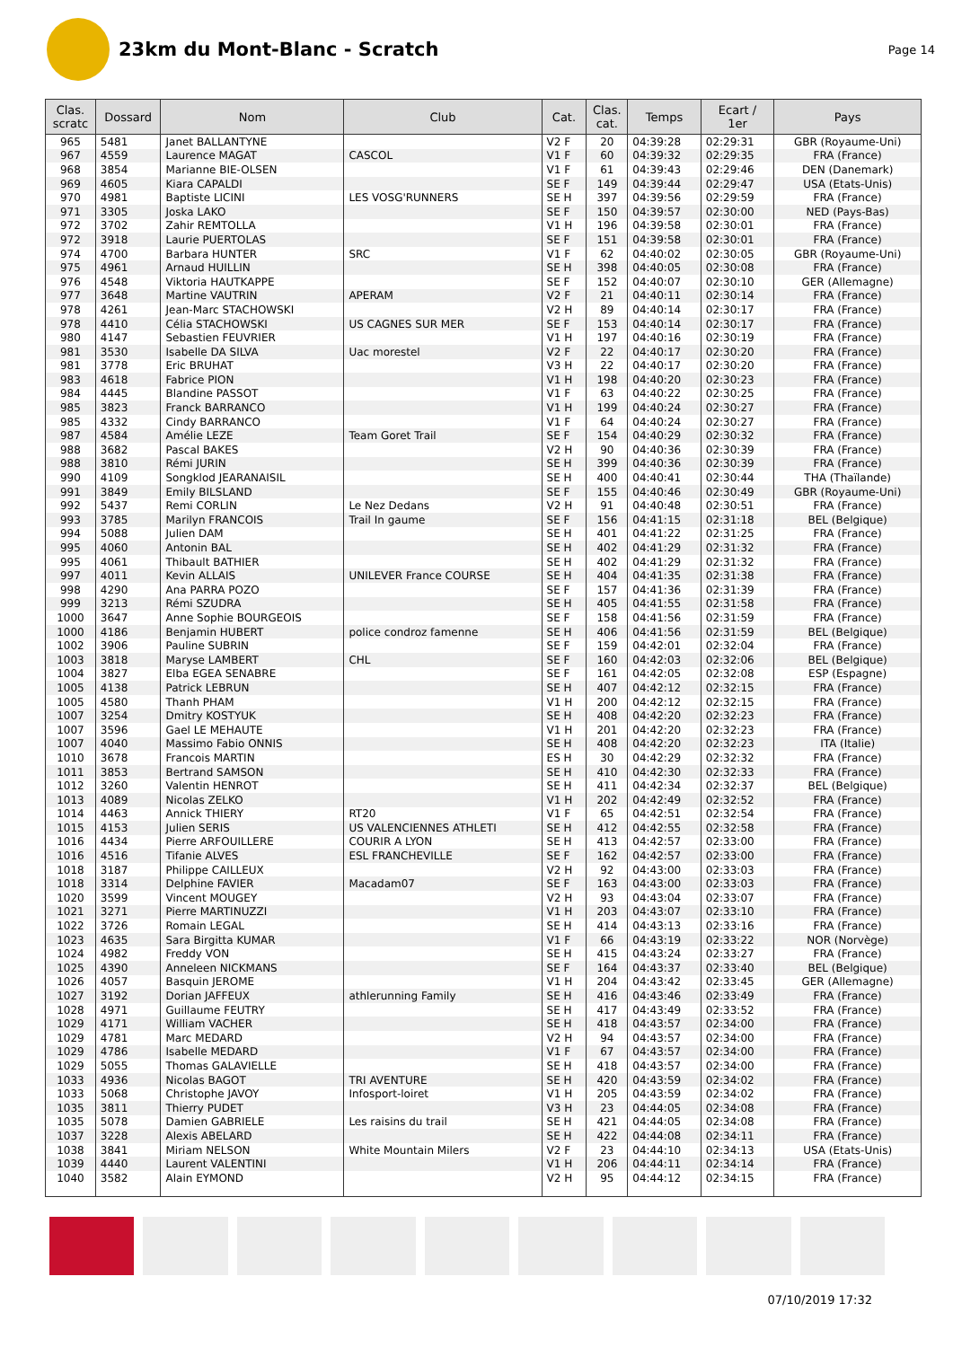23km du Mont-Blanc - Scratch
Page 14
| Clas. scratc | Dossard | Nom | Club | Cat. | Clas. cat. | Temps | Ecart / 1er | Pays |
| --- | --- | --- | --- | --- | --- | --- | --- | --- |
| 965 | 5481 | Janet BALLANTYNE | | V2 F | 20 | 04:39:28 | 02:29:31 | GBR (Royaume-Uni) |
| 967 | 4559 | Laurence MAGAT | CASCOL | V1 F | 60 | 04:39:32 | 02:29:35 | FRA (France) |
| 968 | 3854 | Marianne BIE-OLSEN | | V1 F | 61 | 04:39:43 | 02:29:46 | DEN (Danemark) |
| 969 | 4605 | Kiara CAPALDI | | SE F | 149 | 04:39:44 | 02:29:47 | USA (Etats-Unis) |
| 970 | 4981 | Baptiste LICINI | LES VOSG'RUNNERS | SE H | 397 | 04:39:56 | 02:29:59 | FRA (France) |
| 971 | 3305 | Joska LAKO | | SE F | 150 | 04:39:57 | 02:30:00 | NED (Pays-Bas) |
| 972 | 3702 | Zahir REMTOLLA | | V1 H | 196 | 04:39:58 | 02:30:01 | FRA (France) |
| 972 | 3918 | Laurie PUERTOLAS | | SE F | 151 | 04:39:58 | 02:30:01 | FRA (France) |
| 974 | 4700 | Barbara HUNTER | SRC | V1 F | 62 | 04:40:02 | 02:30:05 | GBR (Royaume-Uni) |
| 975 | 4961 | Arnaud HUILLIN | | SE H | 398 | 04:40:05 | 02:30:08 | FRA (France) |
| 976 | 4548 | Viktoria HAUTKAPPE | | SE F | 152 | 04:40:07 | 02:30:10 | GER (Allemagne) |
| 977 | 3648 | Martine VAUTRIN | APERAM | V2 F | 21 | 04:40:11 | 02:30:14 | FRA (France) |
| 978 | 4261 | Jean-Marc STACHOWSKI | | V2 H | 89 | 04:40:14 | 02:30:17 | FRA (France) |
| 978 | 4410 | Célia STACHOWSKI | US CAGNES SUR MER | SE F | 153 | 04:40:14 | 02:30:17 | FRA (France) |
| 980 | 4147 | Sebastien FEUVRIER | | V1 H | 197 | 04:40:16 | 02:30:19 | FRA (France) |
| 981 | 3530 | Isabelle DA SILVA | Uac morestel | V2 F | 22 | 04:40:17 | 02:30:20 | FRA (France) |
| 981 | 3778 | Eric BRUHAT | | V3 H | 22 | 04:40:17 | 02:30:20 | FRA (France) |
| 983 | 4618 | Fabrice PION | | V1 H | 198 | 04:40:20 | 02:30:23 | FRA (France) |
| 984 | 4445 | Blandine PASSOT | | V1 F | 63 | 04:40:22 | 02:30:25 | FRA (France) |
| 985 | 3823 | Franck BARRANCO | | V1 H | 199 | 04:40:24 | 02:30:27 | FRA (France) |
| 985 | 4332 | Cindy BARRANCO | | V1 F | 64 | 04:40:24 | 02:30:27 | FRA (France) |
| 987 | 4584 | Amélie LEZE | Team Goret Trail | SE F | 154 | 04:40:29 | 02:30:32 | FRA (France) |
| 988 | 3682 | Pascal BAKES | | V2 H | 90 | 04:40:36 | 02:30:39 | FRA (France) |
| 988 | 3810 | Rémi JURIN | | SE H | 399 | 04:40:36 | 02:30:39 | FRA (France) |
| 990 | 4109 | Songklod JEARANAISIL | | SE H | 400 | 04:40:41 | 02:30:44 | THA (Thaïlande) |
| 991 | 3849 | Emily BILSLAND | | SE F | 155 | 04:40:46 | 02:30:49 | GBR (Royaume-Uni) |
| 992 | 5437 | Remi CORLIN | Le Nez Dedans | V2 H | 91 | 04:40:48 | 02:30:51 | FRA (France) |
| 993 | 3785 | Marilyn FRANCOIS | Trail In gaume | SE F | 156 | 04:41:15 | 02:31:18 | BEL (Belgique) |
| 994 | 5088 | Julien DAM | | SE H | 401 | 04:41:22 | 02:31:25 | FRA (France) |
| 995 | 4060 | Antonin BAL | | SE H | 402 | 04:41:29 | 02:31:32 | FRA (France) |
| 995 | 4061 | Thibault BATHIER | | SE H | 402 | 04:41:29 | 02:31:32 | FRA (France) |
| 997 | 4011 | Kevin ALLAIS | UNILEVER France COURSE | SE H | 404 | 04:41:35 | 02:31:38 | FRA (France) |
| 998 | 4290 | Ana PARRA POZO | | SE F | 157 | 04:41:36 | 02:31:39 | FRA (France) |
| 999 | 3213 | Rémi SZUDRA | | SE H | 405 | 04:41:55 | 02:31:58 | FRA (France) |
| 1000 | 3647 | Anne Sophie BOURGEOIS | | SE F | 158 | 04:41:56 | 02:31:59 | FRA (France) |
| 1000 | 4186 | Benjamin HUBERT | police condroz famenne | SE H | 406 | 04:41:56 | 02:31:59 | BEL (Belgique) |
| 1002 | 3906 | Pauline SUBRIN | | SE F | 159 | 04:42:01 | 02:32:04 | FRA (France) |
| 1003 | 3818 | Maryse LAMBERT | CHL | SE F | 160 | 04:42:03 | 02:32:06 | BEL (Belgique) |
| 1004 | 3827 | Elba EGEA SENABRE | | SE F | 161 | 04:42:05 | 02:32:08 | ESP (Espagne) |
| 1005 | 4138 | Patrick LEBRUN | | SE H | 407 | 04:42:12 | 02:32:15 | FRA (France) |
| 1005 | 4580 | Thanh PHAM | | V1 H | 200 | 04:42:12 | 02:32:15 | FRA (France) |
| 1007 | 3254 | Dmitry KOSTYUK | | SE H | 408 | 04:42:20 | 02:32:23 | FRA (France) |
| 1007 | 3596 | Gael LE MEHAUTE | | V1 H | 201 | 04:42:20 | 02:32:23 | FRA (France) |
| 1007 | 4040 | Massimo Fabio ONNIS | | SE H | 408 | 04:42:20 | 02:32:23 | ITA (Italie) |
| 1010 | 3678 | Francois MARTIN | | ES H | 30 | 04:42:29 | 02:32:32 | FRA (France) |
| 1011 | 3853 | Bertrand SAMSON | | SE H | 410 | 04:42:30 | 02:32:33 | FRA (France) |
| 1012 | 3260 | Valentin HENROT | | SE H | 411 | 04:42:34 | 02:32:37 | BEL (Belgique) |
| 1013 | 4089 | Nicolas ZELKO | | V1 H | 202 | 04:42:49 | 02:32:52 | FRA (France) |
| 1014 | 4463 | Annick THIERY | RT20 | V1 F | 65 | 04:42:51 | 02:32:54 | FRA (France) |
| 1015 | 4153 | Julien SERIS | US VALENCIENNES ATHLETI | SE H | 412 | 04:42:55 | 02:32:58 | FRA (France) |
| 1016 | 4434 | Pierre ARFOUILLERE | COURIR A LYON | SE H | 413 | 04:42:57 | 02:33:00 | FRA (France) |
| 1016 | 4516 | Tifanie ALVES | ESL FRANCHEVILLE | SE F | 162 | 04:42:57 | 02:33:00 | FRA (France) |
| 1018 | 3187 | Philippe CAILLEUX | | V2 H | 92 | 04:43:00 | 02:33:03 | FRA (France) |
| 1018 | 3314 | Delphine FAVIER | Macadam07 | SE F | 163 | 04:43:00 | 02:33:03 | FRA (France) |
| 1020 | 3599 | Vincent MOUGEY | | V2 H | 93 | 04:43:04 | 02:33:07 | FRA (France) |
| 1021 | 3271 | Pierre MARTINUZZI | | V1 H | 203 | 04:43:07 | 02:33:10 | FRA (France) |
| 1022 | 3726 | Romain LEGAL | | SE H | 414 | 04:43:13 | 02:33:16 | FRA (France) |
| 1023 | 4635 | Sara Birgitta KUMAR | | V1 F | 66 | 04:43:19 | 02:33:22 | NOR (Norvège) |
| 1024 | 4982 | Freddy VON | | SE H | 415 | 04:43:24 | 02:33:27 | FRA (France) |
| 1025 | 4390 | Anneleen NICKMANS | | SE F | 164 | 04:43:37 | 02:33:40 | BEL (Belgique) |
| 1026 | 4057 | Basquin JEROME | | V1 H | 204 | 04:43:42 | 02:33:45 | GER (Allemagne) |
| 1027 | 3192 | Dorian JAFFEUX | athlerunning Family | SE H | 416 | 04:43:46 | 02:33:49 | FRA (France) |
| 1028 | 4971 | Guillaume FEUTRY | | SE H | 417 | 04:43:49 | 02:33:52 | FRA (France) |
| 1029 | 4171 | William VACHER | | SE H | 418 | 04:43:57 | 02:34:00 | FRA (France) |
| 1029 | 4781 | Marc MEDARD | | V2 H | 94 | 04:43:57 | 02:34:00 | FRA (France) |
| 1029 | 4786 | Isabelle MEDARD | | V1 F | 67 | 04:43:57 | 02:34:00 | FRA (France) |
| 1029 | 5055 | Thomas GALAVIELLE | | SE H | 418 | 04:43:57 | 02:34:00 | FRA (France) |
| 1033 | 4936 | Nicolas BAGOT | TRI AVENTURE | SE H | 420 | 04:43:59 | 02:34:02 | FRA (France) |
| 1033 | 5068 | Christophe JAVOY | Infosport-loiret | V1 H | 205 | 04:43:59 | 02:34:02 | FRA (France) |
| 1035 | 3811 | Thierry PUDET | | V3 H | 23 | 04:44:05 | 02:34:08 | FRA (France) |
| 1035 | 5078 | Damien GABRIELE | Les raisins du trail | SE H | 421 | 04:44:05 | 02:34:08 | FRA (France) |
| 1037 | 3228 | Alexis ABELARD | | SE H | 422 | 04:44:08 | 02:34:11 | FRA (France) |
| 1038 | 3841 | Miriam NELSON | White Mountain Milers | V2 F | 23 | 04:44:10 | 02:34:13 | USA (Etats-Unis) |
| 1039 | 4440 | Laurent VALENTINI | | V1 H | 206 | 04:44:11 | 02:34:14 | FRA (France) |
| 1040 | 3582 | Alain EYMOND | | V2 H | 95 | 04:44:12 | 02:34:15 | FRA (France) |
07/10/2019 17:32